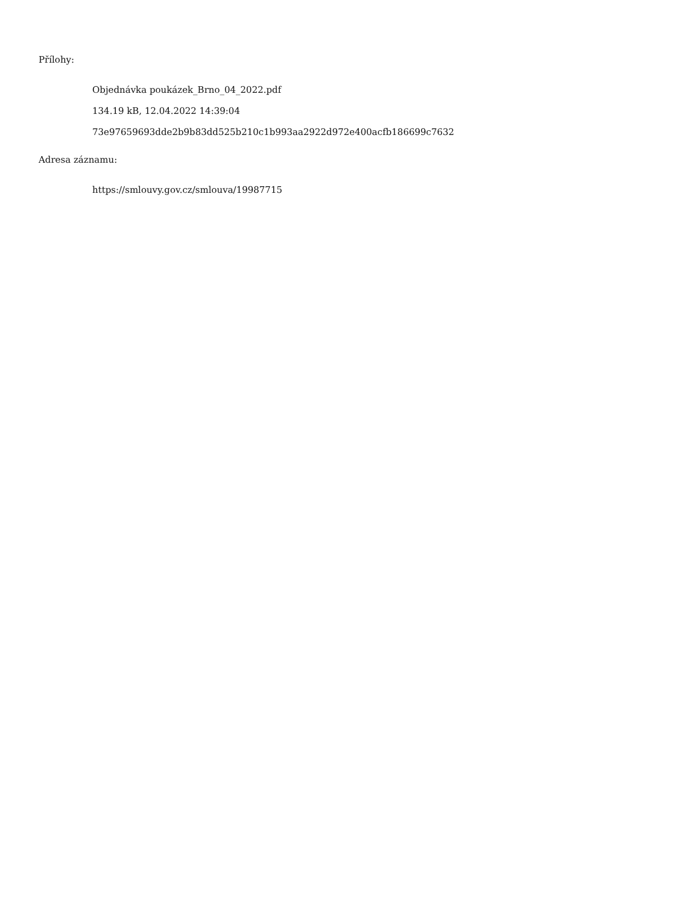Přílohy:
Objednávka poukázek_Brno_04_2022.pdf
134.19 kB, 12.04.2022 14:39:04
73e97659693dde2b9b83dd525b210c1b993aa2922d972e400acfb186699c7632
Adresa záznamu:
https://smlouvy.gov.cz/smlouva/19987715